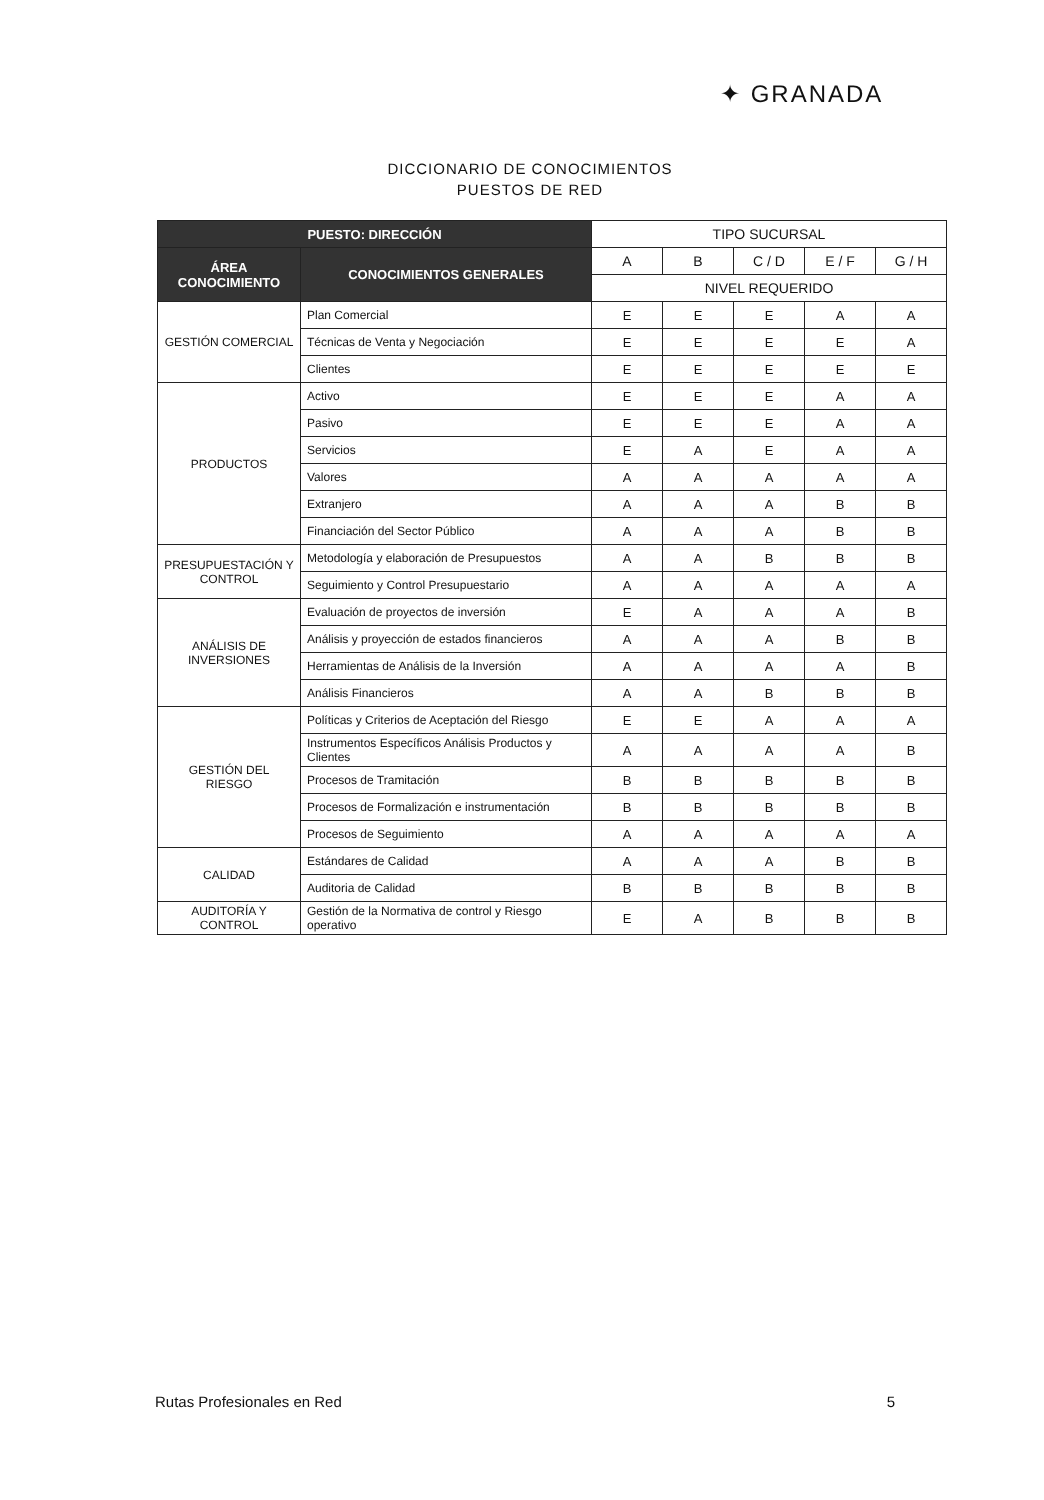✦ GRANADA
DICCIONARIO DE CONOCIMIENTOS
PUESTOS DE RED
| PUESTO: DIRECCIÓN | | TIPO SUCURSAL | | | | |
| --- | --- | --- | --- | --- | --- | --- |
| ÁREA CONOCIMIENTO | CONOCIMIENTOS GENERALES | A | B | C / D | E / F | G / H |
| | | NIVEL REQUERIDO | | | | |
| GESTIÓN COMERCIAL | Plan Comercial | E | E | E | A | A |
| | Técnicas de Venta y Negociación | E | E | E | E | A |
| | Clientes | E | E | E | E | E |
| PRODUCTOS | Activo | E | E | E | A | A |
| | Pasivo | E | E | E | A | A |
| | Servicios | E | A | E | A | A |
| | Valores | A | A | A | A | A |
| | Extranjero | A | A | A | B | B |
| | Financiación del Sector Público | A | A | A | B | B |
| PRESUPUESTACIÓN Y CONTROL | Metodología y elaboración de Presupuestos | A | A | B | B | B |
| | Seguimiento y Control Presupuestario | A | A | A | A | A |
| ANÁLISIS DE INVERSIONES | Evaluación de proyectos de inversión | E | A | A | A | B |
| | Análisis y proyección de estados financieros | A | A | A | B | B |
| | Herramientas de Análisis de la Inversión | A | A | A | A | B |
| | Análisis Financieros | A | A | B | B | B |
| GESTIÓN DEL RIESGO | Políticas y Criterios de Aceptación del Riesgo | E | E | A | A | A |
| | Instrumentos Específicos Análisis Productos y Clientes | A | A | A | A | B |
| | Procesos de Tramitación | B | B | B | B | B |
| | Procesos de Formalización e instrumentación | B | B | B | B | B |
| | Procesos de Seguimiento | A | A | A | A | A |
| CALIDAD | Estándares de Calidad | A | A | A | B | B |
| | Auditoria de Calidad | B | B | B | B | B |
| AUDITORÍA Y CONTROL | Gestión de la Normativa de control y Riesgo operativo | E | A | B | B | B |
Rutas Profesionales en Red 5